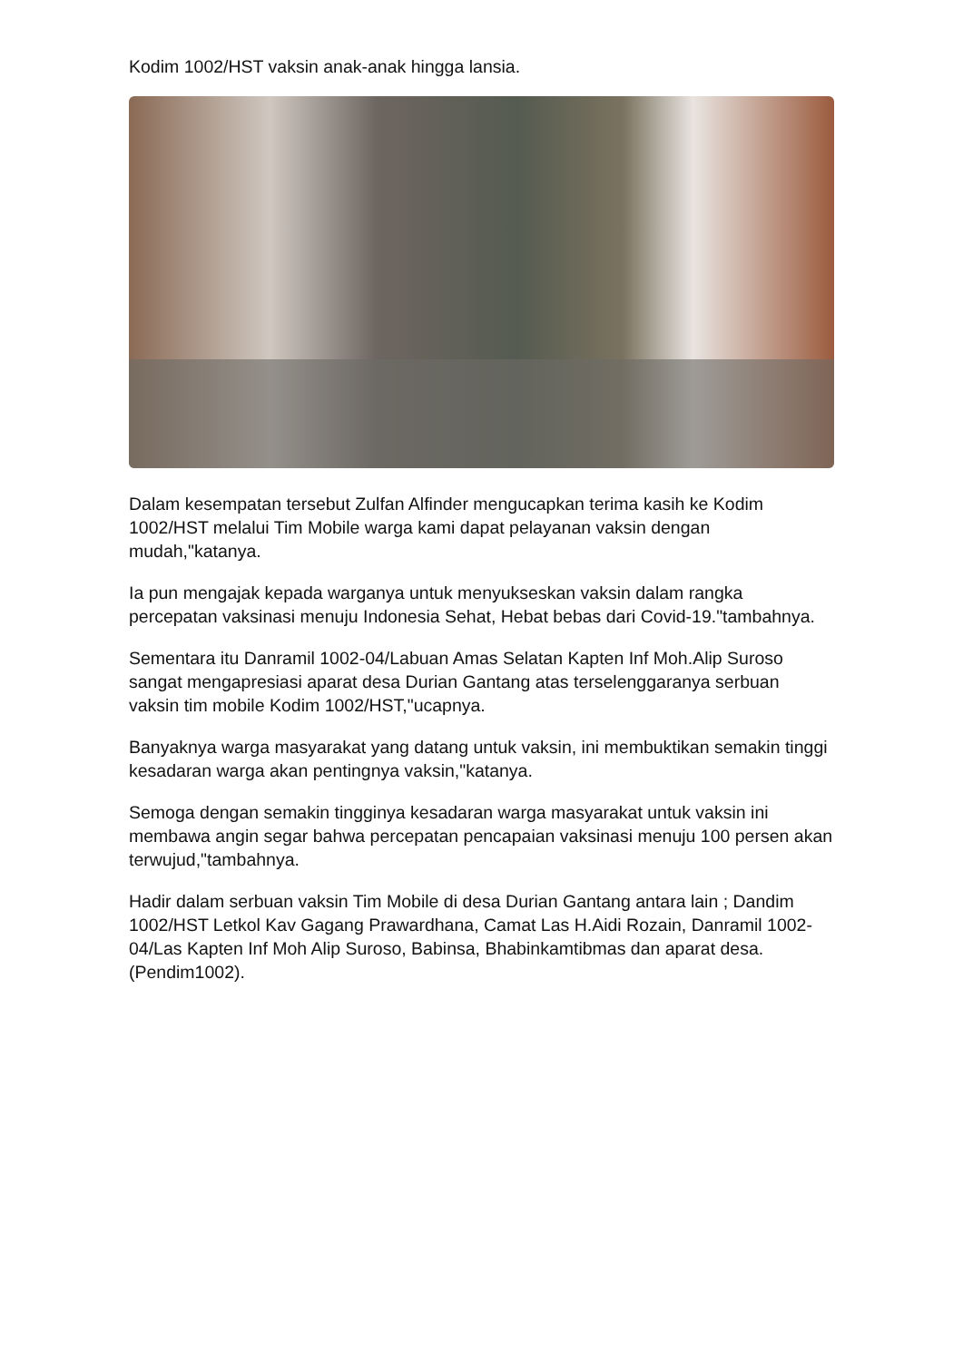Kodim 1002/HST vaksin anak-anak hingga lansia.
Dalam kesempatan tersebut Zulfan Alfinder mengucapkan terima kasih ke Kodim 1002/HST melalui Tim Mobile warga kami dapat pelayanan vaksin dengan mudah,"katanya.
Ia pun mengajak kepada warganya untuk menyukseskan vaksin dalam rangka percepatan vaksinasi menuju Indonesia Sehat, Hebat bebas dari Covid-19."tambahnya.
Sementara itu Danramil 1002-04/Labuan Amas Selatan Kapten Inf Moh.Alip Suroso sangat mengapresiasi aparat desa Durian Gantang atas terselenggaranya serbuan vaksin tim mobile Kodim 1002/HST,"ucapnya.
Banyaknya warga masyarakat yang datang untuk vaksin, ini membuktikan semakin tinggi kesadaran warga akan pentingnya vaksin,"katanya.
Semoga dengan semakin tingginya kesadaran warga masyarakat untuk vaksin ini membawa angin segar bahwa percepatan pencapaian vaksinasi menuju 100 persen akan terwujud,"tambahnya.
Hadir dalam serbuan vaksin Tim Mobile di desa Durian Gantang antara lain ; Dandim 1002/HST Letkol Kav Gagang Prawardhana, Camat Las H.Aidi Rozain, Danramil 1002-04/Las Kapten Inf Moh Alip Suroso, Babinsa, Bhabinkamtibmas dan aparat desa.(Pendim1002).